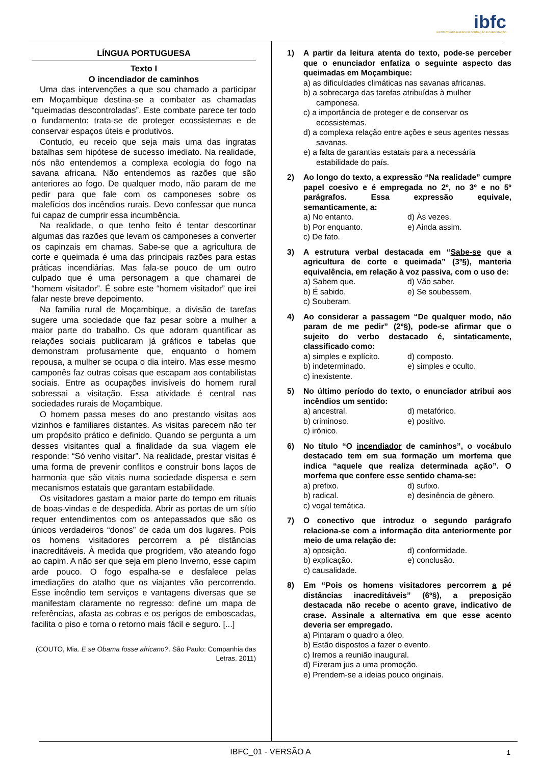ibfc
INSTITUTO BRASILEIRO DE FORMAÇÃO E CAPACITAÇÃO
LÍNGUA PORTUGUESA
Texto I
O incendiador de caminhos
Uma das intervenções a que sou chamado a participar em Moçambique destina-se a combater as chamadas “queimadas descontroladas”. Este combate parece ter todo o fundamento: trata-se de proteger ecossistemas e de conservar espaços úteis e produtivos.
Contudo, eu receio que seja mais uma das ingratas batalhas sem hipótese de sucesso imediato. Na realidade, nós não entendemos a complexa ecologia do fogo na savana africana. Não entendemos as razões que são anteriores ao fogo. De qualquer modo, não param de me pedir para que fale com os camponeses sobre os malefícios dos incêndios rurais. Devo confessar que nunca fui capaz de cumprir essa incumbência.
Na realidade, o que tenho feito é tentar descortinar algumas das razões que levam os camponeses a converter os capinzais em chamas. Sabe-se que a agricultura de corte e queimada é uma das principais razões para estas práticas incendiárias. Mas fala-se pouco de um outro culpado que é uma personagem a que chamarei de “homem visitador”. É sobre este “homem visitador” que irei falar neste breve depoimento.
Na família rural de Moçambique, a divisão de tarefas sugere uma sociedade que faz pesar sobre a mulher a maior parte do trabalho. Os que adoram quantificar as relações sociais publicaram já gráficos e tabelas que demonstram profusamente que, enquanto o homem repousa, a mulher se ocupa o dia inteiro. Mas esse mesmo camponês faz outras coisas que escapam aos contabilistas sociais. Entre as ocupações invisíveis do homem rural sobressai a visitação. Essa atividade é central nas sociedades rurais de Moçambique.
O homem passa meses do ano prestando visitas aos vizinhos e familiares distantes. As visitas parecem não ter um propósito prático e definido. Quando se pergunta a um desses visitantes qual a finalidade da sua viagem ele responde: “Só venho visitar”. Na realidade, prestar visitas é uma forma de prevenir conflitos e construir bons laços de harmonia que são vitais numa sociedade dispersa e sem mecanismos estatais que garantam estabilidade.
Os visitadores gastam a maior parte do tempo em rituais de boas-vindas e de despedida. Abrir as portas de um sítio requer entendimentos com os antepassados que são os únicos verdadeiros “donos” de cada um dos lugares. Pois os homens visitadores percorrem a pé distâncias inacreditáveis. À medida que progridem, vão ateando fogo ao capim. A não ser que seja em pleno Inverno, esse capim arde pouco. O fogo espalha-se e desfalece pelas imediações do atalho que os viajantes vão percorrendo. Esse incêndio tem serviços e vantagens diversas que se manifestam claramente no regresso: define um mapa de referências, afasta as cobras e os perigos de emboscadas, facilita o piso e torna o retorno mais fácil e seguro. [...]
(COUTO, Mia. E se Obama fosse africano?. São Paulo: Companhia das Letras. 2011)
1) A partir da leitura atenta do texto, pode-se perceber que o enunciador enfatiza o seguinte aspecto das queimadas em Moçambique:
a) as dificuldades climáticas nas savanas africanas.
b) a sobrecarga das tarefas atribuídas à mulher camponesa.
c) a importância de proteger e de conservar os ecossistemas.
d) a complexa relação entre ações e seus agentes nessas savanas.
e) a falta de garantias estatais para a necessária estabilidade do país.
2) Ao longo do texto, a expressão “Na realidade” cumpre papel coesivo e é empregada no 2º, no 3º e no 5º parágrafos. Essa expressão equivale, semanticamente, a:
a) No entanto.
d) Às vezes.
b) Por enquanto.
e) Ainda assim.
c) De fato.
3) A estrutura verbal destacada em “Sabe-se que a agricultura de corte e queimada” (3º§), manteria equivalência, em relação à voz passiva, com o uso de:
a) Sabem que.
d) Vão saber.
b) É sabido.
e) Se soubessem.
c) Souberam.
4) Ao considerar a passagem “De qualquer modo, não param de me pedir” (2º§), pode-se afirmar que o sujeito do verbo destacado é, sintaticamente, classificado como:
a) simples e explícito.
d) composto.
b) indeterminado.
e) simples e oculto.
c) inexistente.
5) No último período do texto, o enunciador atribui aos incêndios um sentido:
a) ancestral.
d) metafórico.
b) criminoso.
e) positivo.
c) irônico.
6) No título “O incendiador de caminhos”, o vocábulo destacado tem em sua formação um morfema que indica “aquele que realiza determinada ação”. O morfema que confere esse sentido chama-se:
a) prefixo.
d) sufixo.
b) radical.
e) desinência de gênero.
c) vogal temática.
7) O conectivo que introduz o segundo parágrafo relaciona-se com a informação dita anteriormente por meio de uma relação de:
a) oposição.
d) conformidade.
b) explicação.
e) conclusão.
c) causalidade.
8) Em “Pois os homens visitadores percorrem a pé distâncias inacreditáveis” (6º§), a preposição destacada não recebe o acento grave, indicativo de crase. Assinale a alternativa em que esse acento deveria ser empregado.
a) Pintaram o quadro a óleo.
b) Estão dispostos a fazer o evento.
c) Iremos a reunião inaugural.
d) Fizeram jus a uma promoção.
e) Prendem-se a ideias pouco originais.
IBFC_01 - VERSÃO A 1